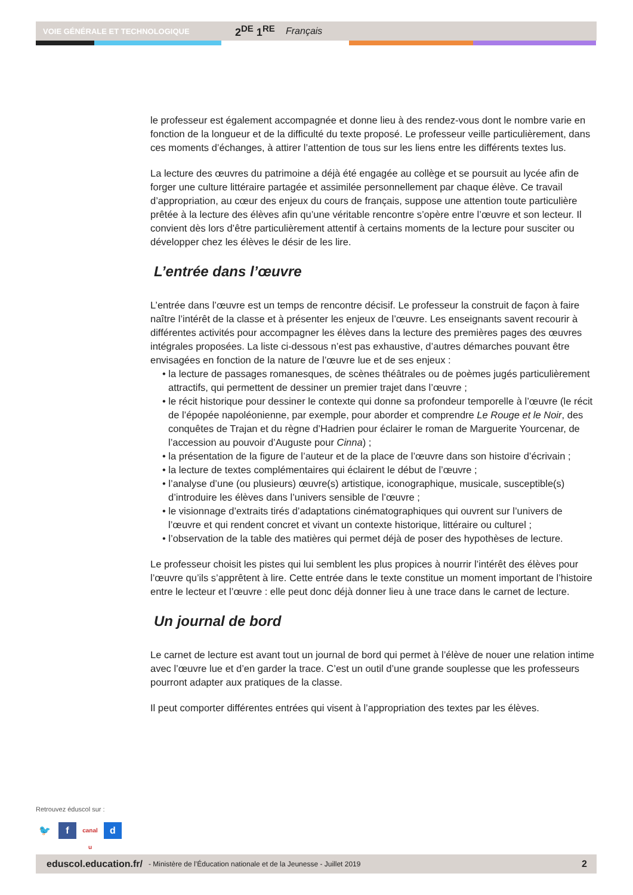VOIE GÉNÉRALE ET TECHNOLOGIQUE 2<sup>DE</sup> 1<sup>RE</sup> Français
le professeur est également accompagnée et donne lieu à des rendez-vous dont le nombre varie en fonction de la longueur et de la difficulté du texte proposé. Le professeur veille particulièrement, dans ces moments d’échanges, à attirer l’attention de tous sur les liens entre les différents textes lus.
La lecture des œuvres du patrimoine a déjà été engagée au collège et se poursuit au lycée afin de forger une culture littéraire partagée et assimilée personnellement par chaque élève. Ce travail d’appropriation, au cœur des enjeux du cours de français, suppose une attention toute particulière prêtée à la lecture des élèves afin qu’une véritable rencontre s’opère entre l’œuvre et son lecteur. Il convient dès lors d’être particulièrement attentif à certains moments de la lecture pour susciter ou développer chez les élèves le désir de les lire.
L’entrée dans l’œuvre
L’entrée dans l’œuvre est un temps de rencontre décisif. Le professeur la construit de façon à faire naître l’intérêt de la classe et à présenter les enjeux de l’œuvre. Les enseignants savent recourir à différentes activités pour accompagner les élèves dans la lecture des premières pages des œuvres intégrales proposées. La liste ci-dessous n’est pas exhaustive, d’autres démarches pouvant être envisagées en fonction de la nature de l’œuvre lue et de ses enjeux :
• la lecture de passages romanesques, de scènes théâtrales ou de poèmes jugés particulièrement attractifs, qui permettent de dessiner un premier trajet dans l’œuvre ;
• le récit historique pour dessiner le contexte qui donne sa profondeur temporelle à l’œuvre (le récit de l’épopée napoléonienne, par exemple, pour aborder et comprendre Le Rouge et le Noir, des conquêtes de Trajan et du règne d’Hadrien pour éclairer le roman de Marguerite Yourcenar, de l’accession au pouvoir d’Auguste pour Cinna) ;
• la présentation de la figure de l’auteur et de la place de l’œuvre dans son histoire d’écrivain ;
• la lecture de textes complémentaires qui éclairent le début de l’œuvre ;
• l’analyse d’une (ou plusieurs) œuvre(s) artistique, iconographique, musicale, susceptible(s) d’introduire les élèves dans l’univers sensible de l’œuvre ;
• le visionnage d’extraits tirés d’adaptations cinématographiques qui ouvrent sur l’univers de l’œuvre et qui rendent concret et vivant un contexte historique, littéraire ou culturel ;
• l’observation de la table des matières qui permet déjà de poser des hypothèses de lecture.
Le professeur choisit les pistes qui lui semblent les plus propices à nourrir l’intérêt des élèves pour l’œuvre qu’ils s’apprêtent à lire. Cette entrée dans le texte constitue un moment important de l’histoire entre le lecteur et l’œuvre : elle peut donc déjà donner lieu à une trace dans le carnet de lecture.
Un journal de bord
Le carnet de lecture est avant tout un journal de bord qui permet à l’élève de nouer une relation intime avec l’œuvre lue et d’en garder la trace. C’est un outil d’une grande souplesse que les professeurs pourront adapter aux pratiques de la classe.
Il peut comporter différentes entrées qui visent à l’appropriation des textes par les élèves.
Retrouvez éduscol sur :
🐦 f canal u d
eduscol.education.fr/ - Ministère de l’Éducation nationale et de la Jeunesse - Juillet 2019 2